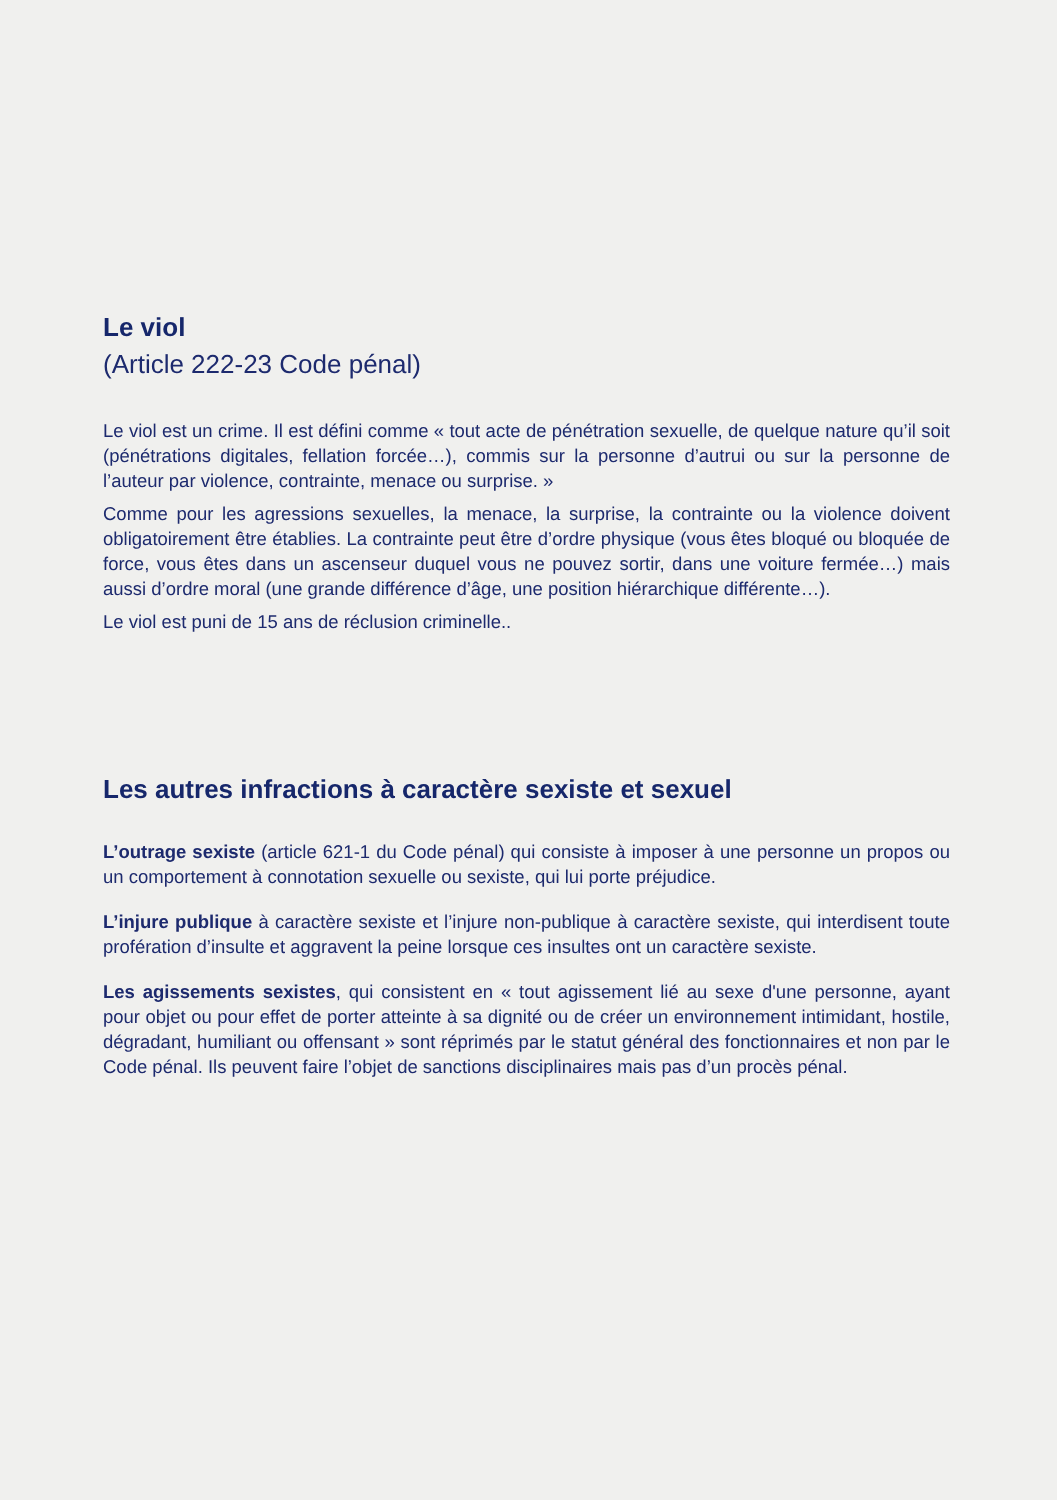Le viol
(Article 222-23 Code pénal)
Le viol est un crime. Il est défini comme « tout acte de pénétration sexuelle, de quelque nature qu’il soit (pénétrations digitales, fellation forcée…), commis sur la personne d’autrui ou sur la personne de l’auteur par violence, contrainte, menace ou surprise. »
Comme pour les agressions sexuelles, la menace, la surprise, la contrainte ou la violence doivent obligatoirement être établies. La contrainte peut être d’ordre physique (vous êtes bloqué ou bloquée de force, vous êtes dans un ascenseur duquel vous ne pouvez sortir, dans une voiture fermée…) mais aussi d’ordre moral (une grande différence d’âge, une position hiérarchique différente…).
Le viol est puni de 15 ans de réclusion criminelle..
Les autres infractions à caractère sexiste et sexuel
L’outrage sexiste (article 621-1 du Code pénal) qui consiste à imposer à une personne un propos ou un comportement à connotation sexuelle ou sexiste, qui lui porte préjudice.
L’injure publique à caractère sexiste et l’injure non-publique à caractère sexiste, qui interdisent toute profération d’insulte et aggravent la peine lorsque ces insultes ont un caractère sexiste.
Les agissements sexistes, qui consistent en « tout agissement lié au sexe d'une personne, ayant pour objet ou pour effet de porter atteinte à sa dignité ou de créer un environnement intimidant, hostile, dégradant, humiliant ou offensant » sont réprimés par le statut général des fonctionnaires et non par le Code pénal. Ils peuvent faire l’objet de sanctions disciplinaires mais pas d’un procès pénal.